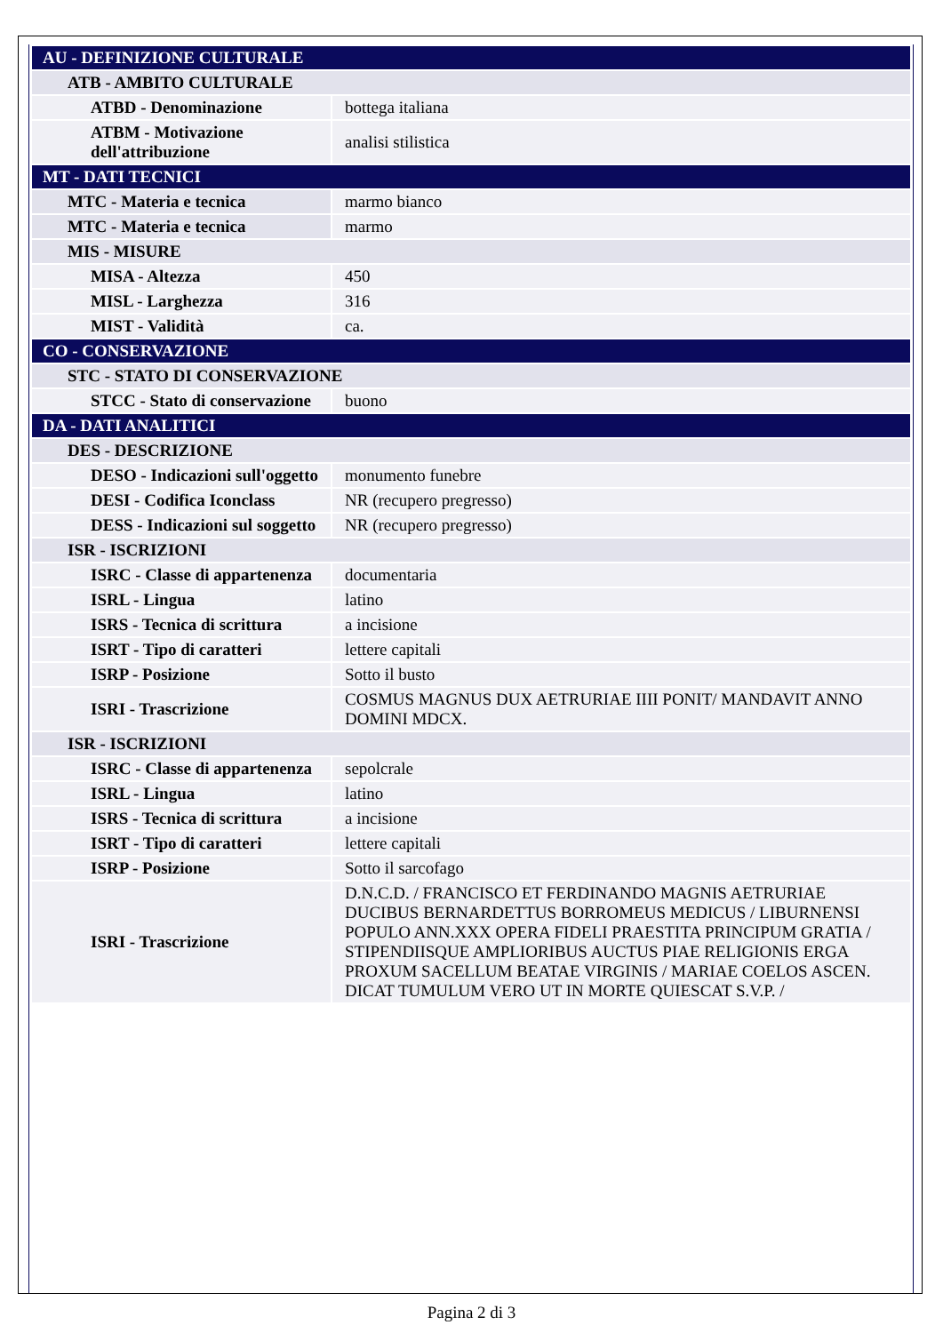| AU - DEFINIZIONE CULTURALE | |
| ATB - AMBITO CULTURALE | |
| ATBD - Denominazione | bottega italiana |
| ATBM - Motivazione dell'attribuzione | analisi stilistica |
| MT - DATI TECNICI | |
| MTC - Materia e tecnica | marmo bianco |
| MTC - Materia e tecnica | marmo |
| MIS - MISURE | |
| MISA - Altezza | 450 |
| MISL - Larghezza | 316 |
| MIST - Validità | ca. |
| CO - CONSERVAZIONE | |
| STC - STATO DI CONSERVAZIONE | |
| STCC - Stato di conservazione | buono |
| DA - DATI ANALITICI | |
| DES - DESCRIZIONE | |
| DESO - Indicazioni sull'oggetto | monumento funebre |
| DESI - Codifica Iconclass | NR (recupero pregresso) |
| DESS - Indicazioni sul soggetto | NR (recupero pregresso) |
| ISR - ISCRIZIONI | |
| ISRC - Classe di appartenenza | documentaria |
| ISRL - Lingua | latino |
| ISRS - Tecnica di scrittura | a incisione |
| ISRT - Tipo di caratteri | lettere capitali |
| ISRP - Posizione | Sotto il busto |
| ISRI - Trascrizione | COSMUS MAGNUS DUX AETRURIAE IIII PONIT/ MANDAVIT ANNO DOMINI MDCX. |
| ISR - ISCRIZIONI | |
| ISRC - Classe di appartenenza | sepolcrale |
| ISRL - Lingua | latino |
| ISRS - Tecnica di scrittura | a incisione |
| ISRT - Tipo di caratteri | lettere capitali |
| ISRP - Posizione | Sotto il sarcofago |
| ISRI - Trascrizione | D.N.C.D. / FRANCISCO ET FERDINANDO MAGNIS AETRURIAE DUCIBUS BERNARDETTUS BORROMEUS MEDICUS / LIBURNENSI POPULO ANN.XXX OPERA FIDELI PRAESTITA PRINCIPUM GRATIA / STIPENDIISQUE AMPLIORIBUS AUCTUS PIAE RELIGIONIS ERGA PROXUM SACELLUM BEATAE VIRGINIS / MARIAE COELOS ASCEN. DICAT TUMULUM VERO UT IN MORTE QUIESCAT S.V.P. / |
Pagina 2 di 3